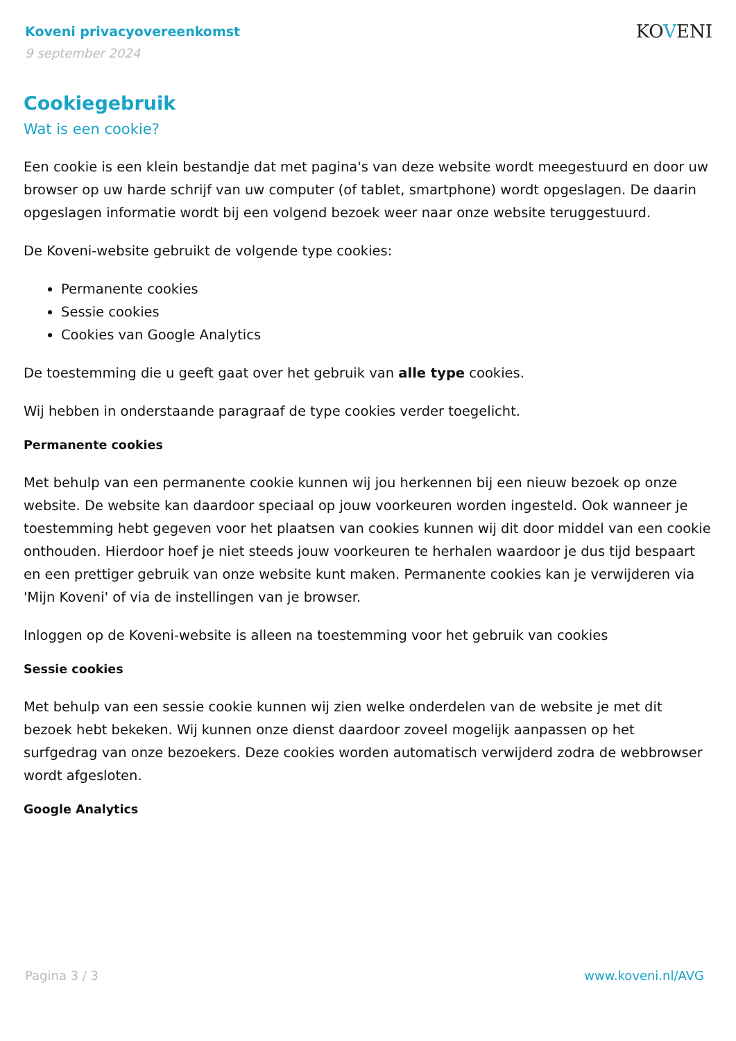Koveni privacyovereenkomst
9 september 2024
KOVENI
Cookiegebruik
Wat is een cookie?
Een cookie is een klein bestandje dat met pagina's van deze website wordt meegestuurd en door uw browser op uw harde schrijf van uw computer (of tablet, smartphone) wordt opgeslagen. De daarin opgeslagen informatie wordt bij een volgend bezoek weer naar onze website teruggestuurd.
De Koveni-website gebruikt de volgende type cookies:
Permanente cookies
Sessie cookies
Cookies van Google Analytics
De toestemming die u geeft gaat over het gebruik van alle type cookies.
Wij hebben in onderstaande paragraaf de type cookies verder toegelicht.
Permanente cookies
Met behulp van een permanente cookie kunnen wij jou herkennen bij een nieuw bezoek op onze website. De website kan daardoor speciaal op jouw voorkeuren worden ingesteld. Ook wanneer je toestemming hebt gegeven voor het plaatsen van cookies kunnen wij dit door middel van een cookie onthouden. Hierdoor hoef je niet steeds jouw voorkeuren te herhalen waardoor je dus tijd bespaart en een prettiger gebruik van onze website kunt maken. Permanente cookies kan je verwijderen via 'Mijn Koveni' of via de instellingen van je browser.
Inloggen op de Koveni-website is alleen na toestemming voor het gebruik van cookies
Sessie cookies
Met behulp van een sessie cookie kunnen wij zien welke onderdelen van de website je met dit bezoek hebt bekeken. Wij kunnen onze dienst daardoor zoveel mogelijk aanpassen op het surfgedrag van onze bezoekers. Deze cookies worden automatisch verwijderd zodra de webbrowser wordt afgesloten.
Google Analytics
Pagina 3 / 3 www.koveni.nl/AVG